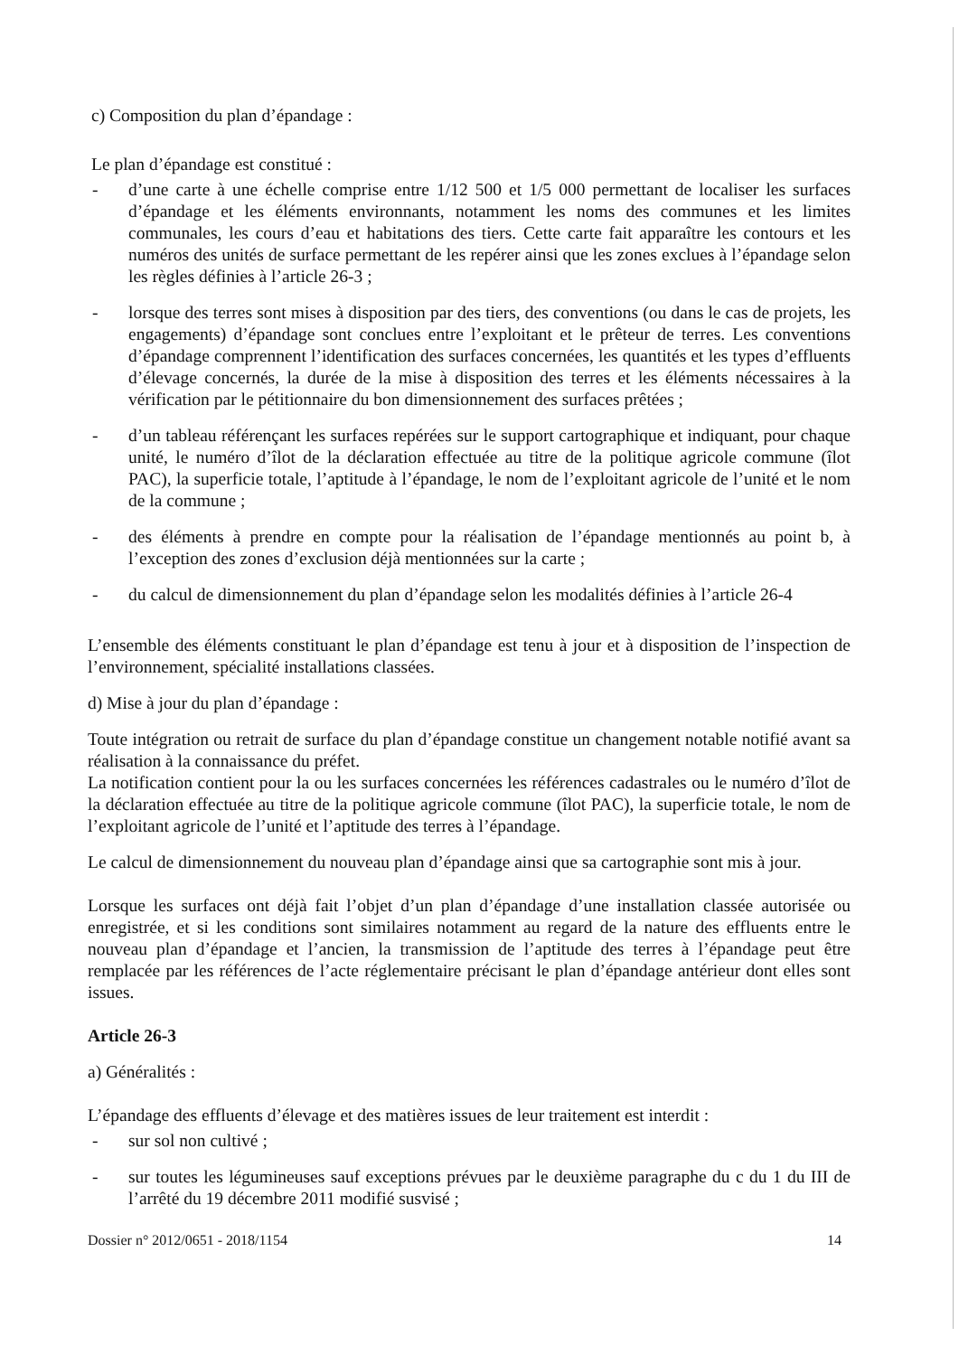c) Composition du plan d’épandage :
Le plan d’épandage est constitué :
- d’une carte à une échelle comprise entre 1/12 500 et 1/5 000 permettant de localiser les surfaces d’épandage et les éléments environnants, notamment les noms des communes et les limites communales, les cours d’eau et habitations des tiers. Cette carte fait apparaître les contours et les numéros des unités de surface permettant de les repérer ainsi que les zones exclues à l’épandage selon les règles définies à l’article 26-3 ;
- lorsque des terres sont mises à disposition par des tiers, des conventions (ou dans le cas de projets, les engagements) d’épandage sont conclues entre l’exploitant et le prêteur de terres. Les conventions d’épandage comprennent l’identification des surfaces concernées, les quantités et les types d’effluents d’élevage concernés, la durée de la mise à disposition des terres et les éléments nécessaires à la vérification par le pétitionnaire du bon dimensionnement des surfaces prêtées ;
- d’un tableau référençant les surfaces repérées sur le support cartographique et indiquant, pour chaque unité, le numéro d’îlot de la déclaration effectuée au titre de la politique agricole commune (îlot PAC), la superficie totale, l’aptitude à l’épandage, le nom de l’exploitant agricole de l’unité et le nom de la commune ;
- des éléments à prendre en compte pour la réalisation de l’épandage mentionnés au point b, à l’exception des zones d’exclusion déjà mentionnées sur la carte ;
- du calcul de dimensionnement du plan d’épandage selon les modalités définies à l’article 26-4
L’ensemble des éléments constituant le plan d’épandage est tenu à jour et à disposition de l’inspection de l’environnement, spécialité installations classées.
d) Mise à jour du plan d’épandage :
Toute intégration ou retrait de surface du plan d’épandage constitue un changement notable notifié avant sa réalisation à la connaissance du préfet.
La notification contient pour la ou les surfaces concernées les références cadastrales ou le numéro d’îlot de la déclaration effectuée au titre de la politique agricole commune (îlot PAC), la superficie totale, le nom de l’exploitant agricole de l’unité et l’aptitude des terres à l’épandage.
Le calcul de dimensionnement du nouveau plan d’épandage ainsi que sa cartographie sont mis à jour.
Lorsque les surfaces ont déjà fait l’objet d’un plan d’épandage d’une installation classée autorisée ou enregistrée, et si les conditions sont similaires notamment au regard de la nature des effluents entre le nouveau plan d’épandage et l’ancien, la transmission de l’aptitude des terres à l’épandage peut être remplacée par les références de l’acte réglementaire précisant le plan d’épandage antérieur dont elles sont issues.
Article 26-3
a) Généralités :
L’épandage des effluents d’élevage et des matières issues de leur traitement est interdit :
- sur sol non cultivé ;
- sur toutes les légumineuses sauf exceptions prévues par le deuxième paragraphe du c du 1 du III de l’arrêté du 19 décembre 2011 modifié susvisé ;
Dossier n° 2012/0651 - 2018/1154 14